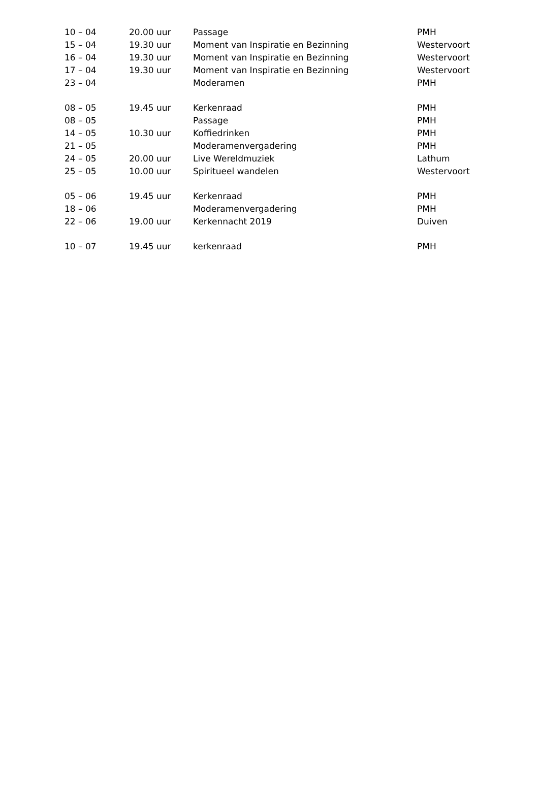| 10 – 04 | 20.00 uur | Passage | PMH |
| 15 – 04 | 19.30 uur | Moment van Inspiratie en Bezinning | Westervoort |
| 16 – 04 | 19.30 uur | Moment van Inspiratie en Bezinning | Westervoort |
| 17 – 04 | 19.30 uur | Moment van Inspiratie en Bezinning | Westervoort |
| 23 – 04 | | Moderamen | PMH |
| 08 – 05 | 19.45 uur | Kerkenraad | PMH |
| 08 – 05 | | Passage | PMH |
| 14 – 05 | 10.30 uur | Koffiedrinken | PMH |
| 21 – 05 | | Moderamenvergadering | PMH |
| 24 – 05 | 20.00 uur | Live Wereldmuziek | Lathum |
| 25 – 05 | 10.00 uur | Spiritueel wandelen | Westervoort |
| 05 – 06 | 19.45 uur | Kerkenraad | PMH |
| 18 – 06 | | Moderamenvergadering | PMH |
| 22 – 06 | 19.00 uur | Kerkennacht 2019 | Duiven |
| 10 – 07 | 19.45 uur | kerkenraad | PMH |